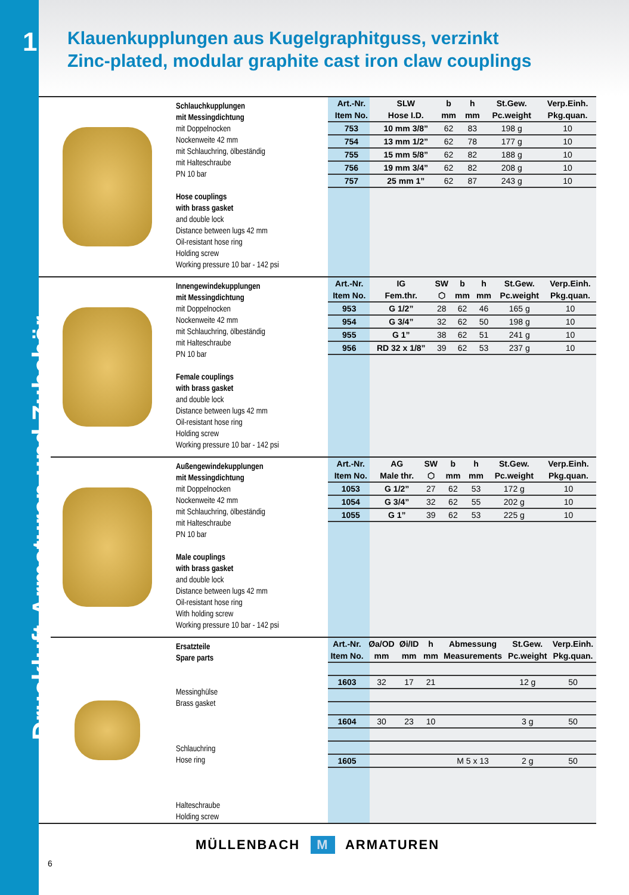1
Druckluft-Armaturen und Zubehör
Klauenkupplungen aus Kugelgraphitguss, verzinkt
Zinc-plated, modular graphite cast iron claw couplings
Schlauchkupplungen
mit Messingdichtung
mit Doppelnocken
Nockenweite 42 mm
mit Schlauchring, ölbeständig
mit Halteschraube
PN 10 bar
Hose couplings
with brass gasket
and double lock
Distance between lugs 42 mm
Oil-resistant hose ring
Holding screw
Working pressure 10 bar - 142 psi
| Art.-Nr. | SLW | b | h | St.Gew. | Verp.Einh. |
| --- | --- | --- | --- | --- | --- |
| Item No. | Hose I.D. | mm | mm | Pc.weight | Pkg.quan. |
| 753 | 10 mm 3/8” | 62 | 83 | 198 g | 10 |
| 754 | 13 mm 1/2” | 62 | 78 | 177 g | 10 |
| 755 | 15 mm 5/8” | 62 | 82 | 188 g | 10 |
| 756 | 19 mm 3/4” | 62 | 82 | 208 g | 10 |
| 757 | 25 mm 1” | 62 | 87 | 243 g | 10 |
Innengewindekupplungen
mit Messingdichtung
mit Doppelnocken
Nockenweite 42 mm
mit Schlauchring, ölbeständig
mit Halteschraube
PN 10 bar
Female couplings
with brass gasket
and double lock
Distance between lugs 42 mm
Oil-resistant hose ring
Holding screw
Working pressure 10 bar - 142 psi
| Art.-Nr. | IG | SW | b | h | St.Gew. | Verp.Einh. |
| --- | --- | --- | --- | --- | --- | --- |
| Item No. | Fem.thr. | ⬡ | mm | mm | Pc.weight | Pkg.quan. |
| 953 | G 1/2” | 28 | 62 | 46 | 165 g | 10 |
| 954 | G 3/4” | 32 | 62 | 50 | 198 g | 10 |
| 955 | G 1” | 38 | 62 | 51 | 241 g | 10 |
| 956 | RD 32 x 1/8” | 39 | 62 | 53 | 237 g | 10 |
Außengewindekupplungen
mit Messingdichtung
mit Doppelnocken
Nockenweite 42 mm
mit Schlauchring, ölbeständig
mit Halteschraube
PN 10 bar
Male couplings
with brass gasket
and double lock
Distance between lugs 42 mm
Oil-resistant hose ring
With holding screw
Working pressure 10 bar - 142 psi
| Art.-Nr. | AG | SW | b | h | St.Gew. | Verp.Einh. |
| --- | --- | --- | --- | --- | --- | --- |
| Item No. | Male thr. | ⬡ | mm | mm | Pc.weight | Pkg.quan. |
| 1053 | G 1/2” | 27 | 62 | 53 | 172 g | 10 |
| 1054 | G 3/4” | 32 | 62 | 55 | 202 g | 10 |
| 1055 | G 1” | 39 | 62 | 53 | 225 g | 10 |
Ersatzteile
Spare parts
Messinghülse
Brass gasket
Schlauchring
Hose ring
Halteschraube
Holding screw
| Art.-Nr. | Øa/OD | Øi/ID | h | Abmessung | St.Gew. | Verp.Einh. |
| --- | --- | --- | --- | --- | --- | --- |
| Item No. | mm | mm | mm | Measurements | Pc.weight | Pkg.quan. |
| 1603 | 32 | 17 | 21 | | 12 g | 50 |
| 1604 | 30 | 23 | 10 | | 3 g | 50 |
| 1605 | | | | M 5 x 13 | 2 g | 50 |
MÜLLENBACH M ARMATUREN
6